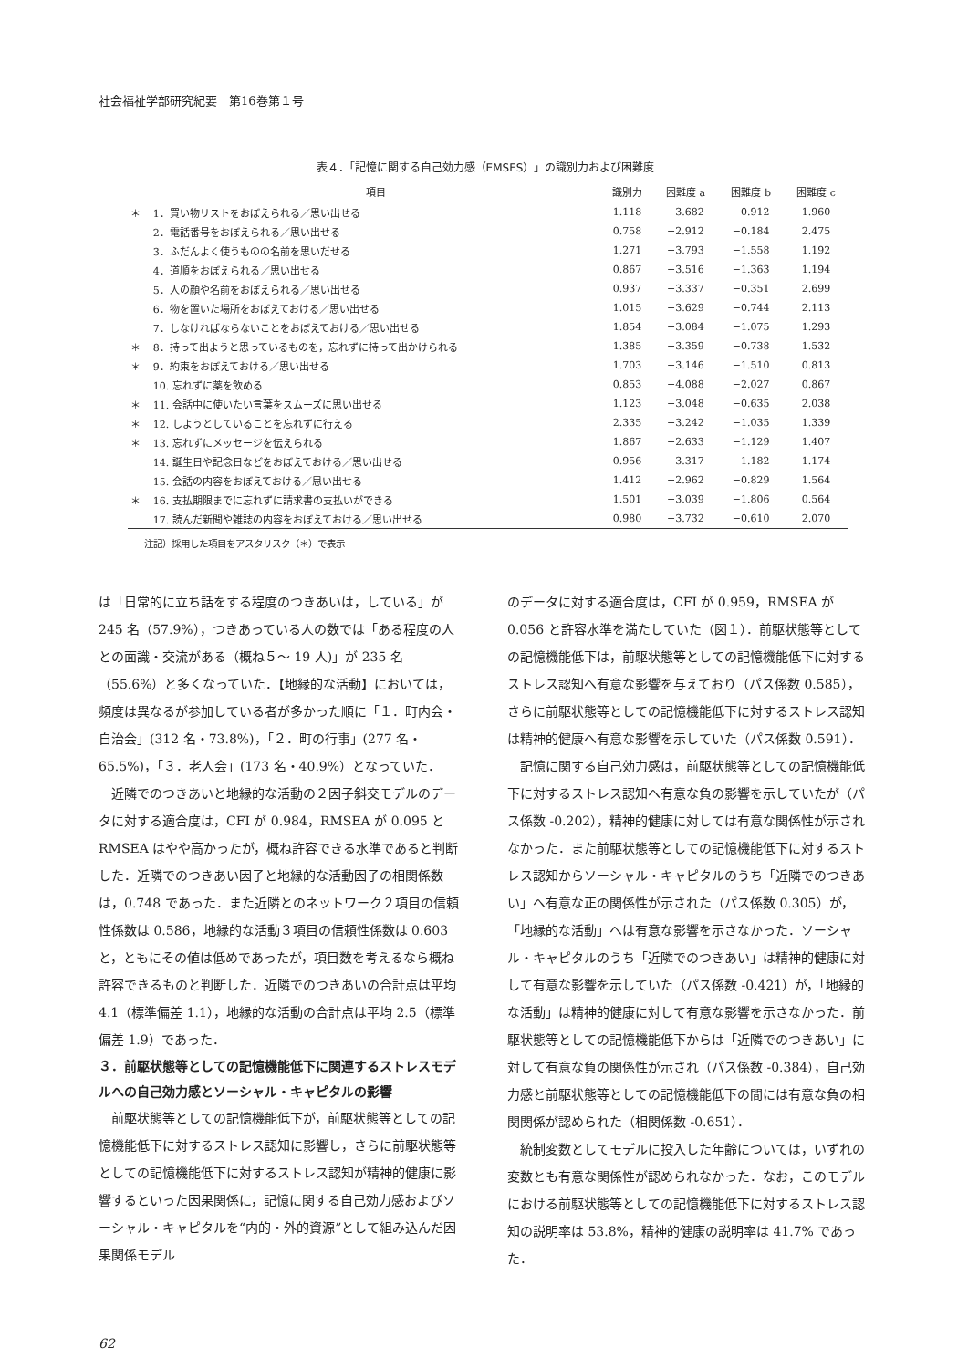社会福祉学部研究紀要　第16巻第１号
表４．「記憶に関する自己効力感（EMSES）」の識別力および困難度
| | 項目 | 識別力 | 困難度 a | 困難度 b | 困難度 c |
| --- | --- | --- | --- | --- | --- |
| ＊ | 1．買い物リストをおぼえられる／思い出せる | 1.118 | −3.682 | −0.912 | 1.960 |
| | 2．電話番号をおぼえられる／思い出せる | 0.758 | −2.912 | −0.184 | 2.475 |
| | 3．ふだんよく使うものの名前を思いだせる | 1.271 | −3.793 | −1.558 | 1.192 |
| | 4．道順をおぼえられる／思い出せる | 0.867 | −3.516 | −1.363 | 1.194 |
| | 5．人の顔や名前をおぼえられる／思い出せる | 0.937 | −3.337 | −0.351 | 2.699 |
| | 6．物を置いた場所をおぼえておける／思い出せる | 1.015 | −3.629 | −0.744 | 2.113 |
| | 7．しなければならないことをおぼえておける／思い出せる | 1.854 | −3.084 | −1.075 | 1.293 |
| ＊ | 8．持って出ようと思っているものを，忘れずに持って出かけられる | 1.385 | −3.359 | −0.738 | 1.532 |
| ＊ | 9．約束をおぼえておける／思い出せる | 1.703 | −3.146 | −1.510 | 0.813 |
| | 10. 忘れずに薬を飲める | 0.853 | −4.088 | −2.027 | 0.867 |
| ＊ | 11. 会話中に使いたい言葉をスムーズに思い出せる | 1.123 | −3.048 | −0.635 | 2.038 |
| ＊ | 12. しようとしていることを忘れずに行える | 2.335 | −3.242 | −1.035 | 1.339 |
| ＊ | 13. 忘れずにメッセージを伝えられる | 1.867 | −2.633 | −1.129 | 1.407 |
| | 14. 誕生日や記念日などをおぼえておける／思い出せる | 0.956 | −3.317 | −1.182 | 1.174 |
| | 15. 会話の内容をおぼえておける／思い出せる | 1.412 | −2.962 | −0.829 | 1.564 |
| ＊ | 16. 支払期限までに忘れずに請求書の支払いができる | 1.501 | −3.039 | −1.806 | 0.564 |
| | 17. 読んだ新聞や雑誌の内容をおぼえておける／思い出せる | 0.980 | −3.732 | −0.610 | 2.070 |
注記）採用した項目をアスタリスク（＊）で表示
は「日常的に立ち話をする程度のつきあいは，している」が 245 名（57.9%），つきあっている人の数では「ある程度の人との面識・交流がある（概ね５～ 19 人)」が 235 名（55.6%）と多くなっていた．【地縁的な活動】においては，頻度は異なるが参加している者が多かった順に「１．町内会・自治会」(312 名・73.8%)，「２．町の行事」(277 名・65.5%)，「３．老人会」(173 名・40.9%）となっていた．
近隣でのつきあいと地縁的な活動の２因子斜交モデルのデータに対する適合度は，CFI が 0.984，RMSEA が 0.095 と RMSEA はやや高かったが，概ね許容できる水準であると判断した．近隣でのつきあい因子と地縁的な活動因子の相関係数は，0.748 であった．また近隣とのネットワーク２項目の信頼性係数は 0.586，地縁的な活動３項目の信頼性係数は 0.603 と，ともにその値は低めであったが，項目数を考えるなら概ね許容できるものと判断した．近隣でのつきあいの合計点は平均 4.1（標準偏差 1.1），地縁的な活動の合計点は平均 2.5（標準偏差 1.9）であった．
３．前駆状態等としての記憶機能低下に関連するストレスモデルへの自己効力感とソーシャル・キャピタルの影響
前駆状態等としての記憶機能低下が，前駆状態等としての記憶機能低下に対するストレス認知に影響し，さらに前駆状態等としての記憶機能低下に対するストレス認知が精神的健康に影響するといった因果関係に，記憶に関する自己効力感およびソーシャル・キャピタルを“内的・外的資源”として組み込んだ因果関係モデル
のデータに対する適合度は，CFI が 0.959，RMSEA が 0.056 と許容水準を満たしていた（図１）．前駆状態等としての記憶機能低下は，前駆状態等としての記憶機能低下に対するストレス認知へ有意な影響を与えており（パス係数 0.585），さらに前駆状態等としての記憶機能低下に対するストレス認知は精神的健康へ有意な影響を示していた（パス係数 0.591）．
記憶に関する自己効力感は，前駆状態等としての記憶機能低下に対するストレス認知へ有意な負の影響を示していたが（パス係数 -0.202），精神的健康に対しては有意な関係性が示されなかった．また前駆状態等としての記憶機能低下に対するストレス認知からソーシャル・キャピタルのうち「近隣でのつきあい」へ有意な正の関係性が示された（パス係数 0.305）が，「地縁的な活動」へは有意な影響を示さなかった．ソーシャル・キャピタルのうち「近隣でのつきあい」は精神的健康に対して有意な影響を示していた（パス係数 -0.421）が，「地縁的な活動」は精神的健康に対して有意な影響を示さなかった．前駆状態等としての記憶機能低下からは「近隣でのつきあい」に対して有意な負の関係性が示され（パス係数 -0.384），自己効力感と前駆状態等としての記憶機能低下の間には有意な負の相関関係が認められた（相関係数 -0.651）．
統制変数としてモデルに投入した年齢については，いずれの変数とも有意な関係性が認められなかった．なお，このモデルにおける前駆状態等としての記憶機能低下に対するストレス認知の説明率は 53.8%，精神的健康の説明率は 41.7% であった．
62